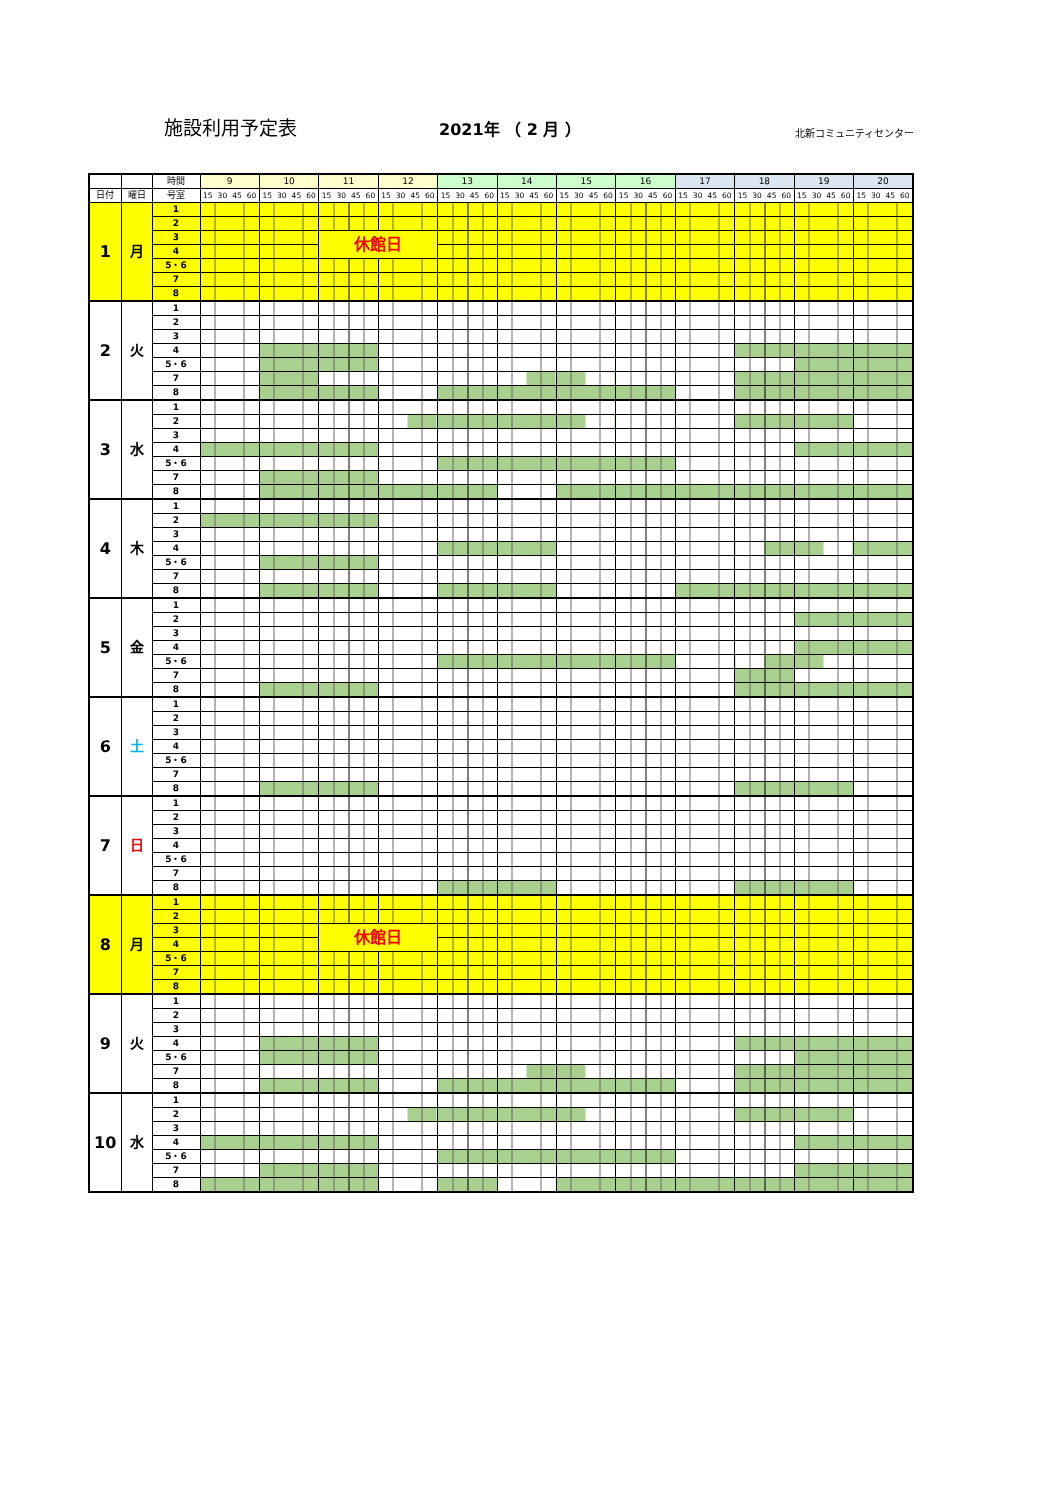施設利用予定表
2021年 （ 2 月 ）
北新コミュニティセンター
| | | 時間 | 9 | 10 | 11 | 12 | 13 | 14 | 15 | 16 | 17 | 18 | 19 | 20 |
| --- | --- | --- | --- | --- | --- | --- | --- | --- | --- | --- | --- | --- | --- | --- |
| 日付 | 曜日 | 号室 | 15 30 45 60 | 15 30 45 60 | 15 30 45 60 | 15 30 45 60 | 15 30 45 60 | 15 30 45 60 | 15 30 45 60 | 15 30 45 60 | 15 30 45 60 | 15 30 45 60 | 15 30 45 60 | 15 30 45 60 |
| 1 | 月 | 1 | | | | | | | | | | | | |
| | | 2 | | | | | | | | | | | | |
| | | 3 | | | 休館日 | | | | | | | | | |
| | | 4 | | | | | | | | | | | | |
| | | 5・6 | | | | | | | | | | | | |
| | | 7 | | | | | | | | | | | | |
| | | 8 | | | | | | | | | | | | |
| 2 | 火 | 1 | | | | | | | | | | | | |
| | | 2 | | | | | | | | | | | | |
| | | 3 | | | | | | | | | | | | |
| | | 4 | | | | | | | | | | | | |
| | | 5・6 | | | | | | | | | | | | |
| | | 7 | | | | | | | | | | | | |
| | | 8 | | | | | | | | | | | | |
| 3 | 水 | 1 | | | | | | | | | | | | |
| | | 2 | | | | | | | | | | | | |
| | | 3 | | | | | | | | | | | | |
| | | 4 | | | | | | | | | | | | |
| | | 5・6 | | | | | | | | | | | | |
| | | 7 | | | | | | | | | | | | |
| | | 8 | | | | | | | | | | | | |
| 4 | 木 | 1 | | | | | | | | | | | | |
| | | 2 | | | | | | | | | | | | |
| | | 3 | | | | | | | | | | | | |
| | | 4 | | | | | | | | | | | | |
| | | 5・6 | | | | | | | | | | | | |
| | | 7 | | | | | | | | | | | | |
| | | 8 | | | | | | | | | | | | |
| 5 | 金 | 1 | | | | | | | | | | | | |
| | | 2 | | | | | | | | | | | | |
| | | 3 | | | | | | | | | | | | |
| | | 4 | | | | | | | | | | | | |
| | | 5・6 | | | | | | | | | | | | |
| | | 7 | | | | | | | | | | | | |
| | | 8 | | | | | | | | | | | | |
| 6 | 土 | 1 | | | | | | | | | | | | |
| | | 2 | | | | | | | | | | | | |
| | | 3 | | | | | | | | | | | | |
| | | 4 | | | | | | | | | | | | |
| | | 5・6 | | | | | | | | | | | | |
| | | 7 | | | | | | | | | | | | |
| | | 8 | | | | | | | | | | | | |
| 7 | 日 | 1 | | | | | | | | | | | | |
| | | 2 | | | | | | | | | | | | |
| | | 3 | | | | | | | | | | | | |
| | | 4 | | | | | | | | | | | | |
| | | 5・6 | | | | | | | | | | | | |
| | | 7 | | | | | | | | | | | | |
| | | 8 | | | | | | | | | | | | |
| 8 | 月 | 1 | | | | | | | | | | | | |
| | | 2 | | | | | | | | | | | | |
| | | 3 | | | 休館日 | | | | | | | | | |
| | | 4 | | | | | | | | | | | | |
| | | 5・6 | | | | | | | | | | | | |
| | | 7 | | | | | | | | | | | | |
| | | 8 | | | | | | | | | | | | |
| 9 | 火 | 1 | | | | | | | | | | | | |
| | | 2 | | | | | | | | | | | | |
| | | 3 | | | | | | | | | | | | |
| | | 4 | | | | | | | | | | | | |
| | | 5・6 | | | | | | | | | | | | |
| | | 7 | | | | | | | | | | | | |
| | | 8 | | | | | | | | | | | | |
| 10 | 水 | 1 | | | | | | | | | | | | |
| | | 2 | | | | | | | | | | | | |
| | | 3 | | | | | | | | | | | | |
| | | 4 | | | | | | | | | | | | |
| | | 5・6 | | | | | | | | | | | | |
| | | 7 | | | | | | | | | | | | |
| | | 8 | | | | | | | | | | | | |